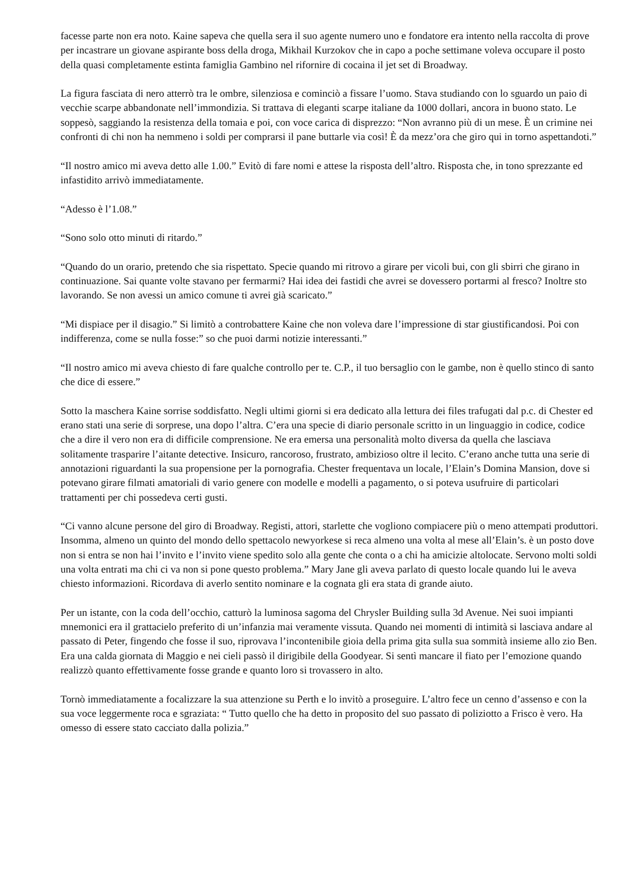facesse parte non era noto. Kaine sapeva che quella sera il suo agente numero uno e fondatore era intento nella raccolta di prove per incastrare un giovane aspirante boss della droga, Mikhail Kurzokov che in capo a poche settimane voleva occupare il posto della quasi completamente estinta famiglia Gambino nel rifornire di cocaina il jet set di Broadway.
La figura fasciata di nero atterrò tra le ombre, silenziosa e cominciò a fissare l’uomo. Stava studiando con lo sguardo un paio di vecchie scarpe abbandonate nell’immondizia. Si trattava di eleganti scarpe italiane da 1000 dollari, ancora in buono stato. Le soppesò, saggiando la resistenza della tomaia e poi, con voce carica di disprezzo: “Non avranno più di un mese. È un crimine nei confronti di chi non ha nemmeno i soldi per comprarsi il pane buttarle via così! È da mezz’ora che giro qui in torno aspettandoti.”
“Il nostro amico mi aveva detto alle 1.00.” Evitò di fare nomi e attese la risposta dell’altro. Risposta che, in tono sprezzante ed infastidito arrivò immediatamente.
“Adesso è l’1.08.”
“Sono solo otto minuti di ritardo.”
“Quando do un orario, pretendo che sia rispettato. Specie quando mi ritrovo a girare per vicoli bui, con gli sbirri che girano in continuazione. Sai quante volte stavano per fermarmi? Hai idea dei fastidi che avrei se dovessero portarmi al fresco? Inoltre sto lavorando. Se non avessi un amico comune ti avrei già scaricato.”
“Mi dispiace per il disagio.” Si limitò a controbattere Kaine che non voleva dare l’impressione di star giustificandosi. Poi con indifferenza, come se nulla fosse:” so che puoi darmi notizie interessanti.”
“Il nostro amico mi aveva chiesto di fare qualche controllo per te. C.P., il tuo bersaglio con le gambe, non è quello stinco di santo che dice di essere.”
Sotto la maschera Kaine sorrise soddisfatto. Negli ultimi giorni si era dedicato alla lettura dei files trafugati dal p.c. di Chester ed erano stati una serie di sorprese, una dopo l’altra. C’era una specie di diario personale scritto in un linguaggio in codice, codice che a dire il vero non era di difficile comprensione. Ne era emersa una personalità molto diversa da quella che lasciava solitamente trasparire l’aitante detective. Insicuro, rancoroso, frustrato, ambizioso oltre il lecito. C’erano anche tutta una serie di annotazioni riguardanti la sua propensione per la pornografia. Chester frequentava un locale, l’Elain’s Domina Mansion, dove si potevano girare filmati amatoriali di vario genere con modelle e modelli a pagamento, o si poteva usufruire di particolari trattamenti per chi possedeva certi gusti.
“Ci vanno alcune persone del giro di Broadway. Registi, attori, starlette che vogliono compiacere più o meno attempati produttori. Insomma, almeno un quinto del mondo dello spettacolo newyorkese si reca almeno una volta al mese all’Elain’s. è un posto dove non si entra se non hai l’invito e l’invito viene spedito solo alla gente che conta o a chi ha amicizie altolocate. Servono molti soldi una volta entrati ma chi ci va non si pone questo problema.” Mary Jane gli aveva parlato di questo locale quando lui le aveva chiesto informazioni. Ricordava di averlo sentito nominare e la cognata gli era stata di grande aiuto.
Per un istante, con la coda dell’occhio, catturò la luminosa sagoma del Chrysler Building sulla 3d Avenue. Nei suoi impianti mnemonici era il grattacielo preferito di un’infanzia mai veramente vissuta. Quando nei momenti di intimità si lasciava andare al passato di Peter, fingendo che fosse il suo, riprovava l’incontenibile gioia della prima gita sulla sua sommità insieme allo zio Ben. Era una calda giornata di Maggio e nei cieli passò il dirigibile della Goodyear. Si sentì mancare il fiato per l’emozione quando realizzò quanto effettivamente fosse grande e quanto loro si trovassero in alto.
Tornò immediatamente a focalizzare la sua attenzione su Perth e lo invitò a proseguire. L’altro fece un cenno d’assenso e con la sua voce leggermente roca e sgraziata: “ Tutto quello che ha detto in proposito del suo passato di poliziotto a Frisco è vero. Ha omesso di essere stato cacciato dalla polizia.”